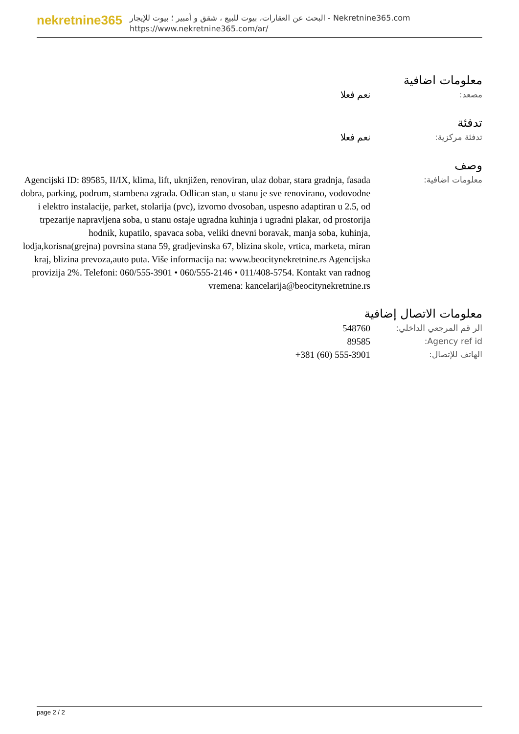nekretnine365
البحث عن العقارات، بيوت للبيع ، شقق و أمبير ؛ بيوت للإيجار - Nekretnine365.com
https://www.nekretnine365.com/ar/
معلومات اضافية
مصعد: نعم فعلا
تدفئة
تدفئة مركزية: نعم فعلا
وصف
معلومات اضافية: Agencijski ID: 89585, II/IX, klima, lift, uknjižen, renoviran, ulaz dobar, stara gradnja, fasada dobra, parking, podrum, stambena zgrada. Odlican stan, u stanu je sve renovirano, vodovodne i elektro instalacije, parket, stolarija (pvc), izvorno dvosoban, uspesno adaptiran u 2.5, od trpezarije napravljena soba, u stanu ostaje ugradna kuhinja i ugradni plakar, od prostorija hodnik, kupatilo, spavaca soba, veliki dnevni boravak, manja soba, kuhinja, lodja,korisna(grejna) povrsina stana 59, gradjevinska 67, blizina skole, vrtica, marketa, miran kraj, blizina prevoza,auto puta. Više informacija na: www.beocitynekretnine.rs Agencijska provizija 2%. Telefoni: 060/555-3901 • 060/555-2146 • 011/408-5754. Kontakt van radnog vremena: kancelarija@beocitynekretnine.rs
معلومات الاتصال إضافية
الر قم المرجعي الداخلي:
548760
Agency ref id: 89585
الهاتف للإتصال: +381 (60) 555-3901
page 2 / 2